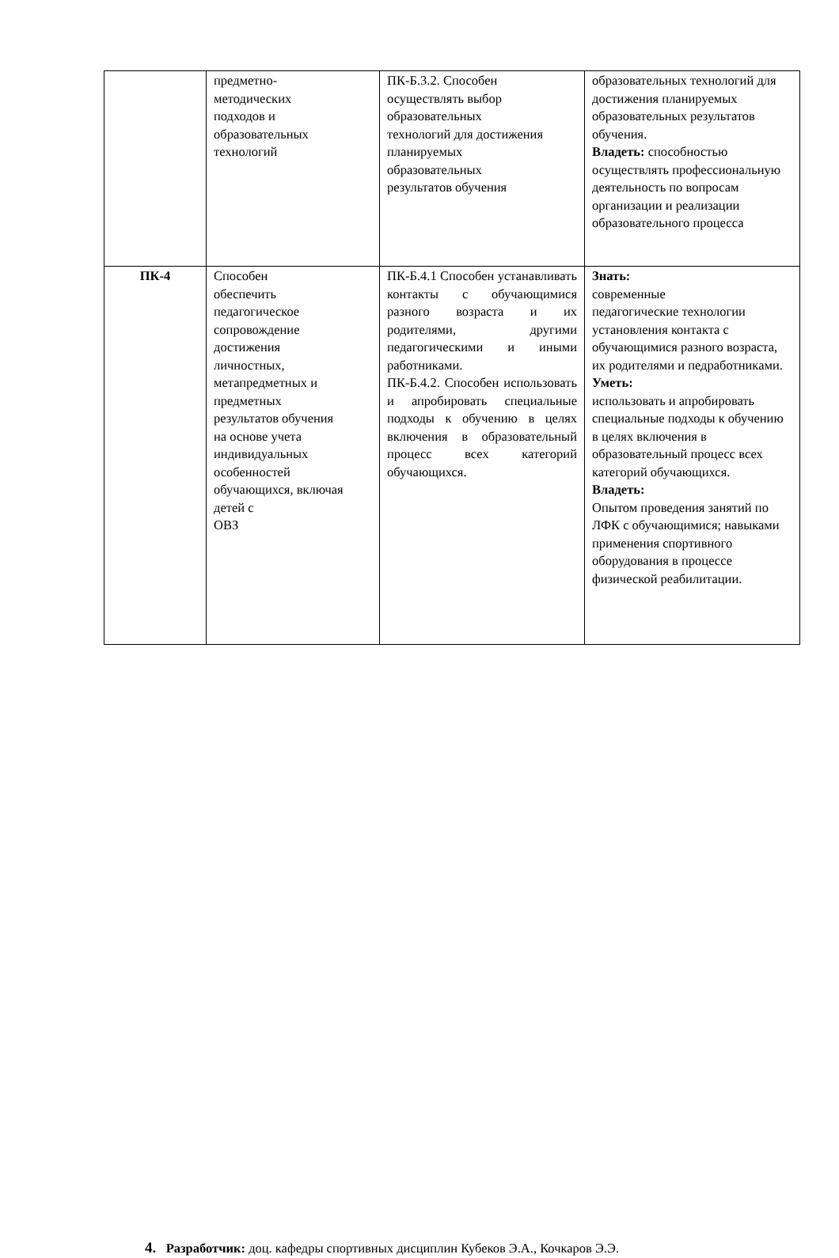| | предметно- методических подходов и образовательных технологий | ПК-Б.3.2. Способен осуществлять выбор образовательных технологий для достижения планируемых образовательных результатов обучения | образовательных технологий для достижения планируемых образовательных результатов обучения. Владеть: способностью осуществлять профессиональную деятельность по вопросам организации и реализации образовательного процесса |
| ПК-4 | Способен обеспечить педагогическое сопровождение достижения личностных, метапредметных и предметных результатов обучения на основе учета индивидуальных особенностей обучающихся, включая детей с ОВЗ | ПК-Б.4.1 Способен устанавливать контакты с обучающимися разного возраста и их родителями, другими педагогическими и иными работниками. ПК-Б.4.2. Способен использовать и апробировать специальные подходы к обучению в целях включения в образовательный процесс всех категорий обучающихся. | Знать: современные педагогические технологии установления контакта с обучающимися разного возраста, их родителями и педработниками. Уметь: использовать и апробировать специальные подходы к обучению в целях включения в образовательный процесс всех категорий обучающихся. Владеть: Опытом проведения занятий по ЛФК с обучающимися; навыками применения спортивного оборудования в процессе физической реабилитации. |
4. Разработчик: доц. кафедры спортивных дисциплин Кубеков Э.А., Кочкаров Э.Э.